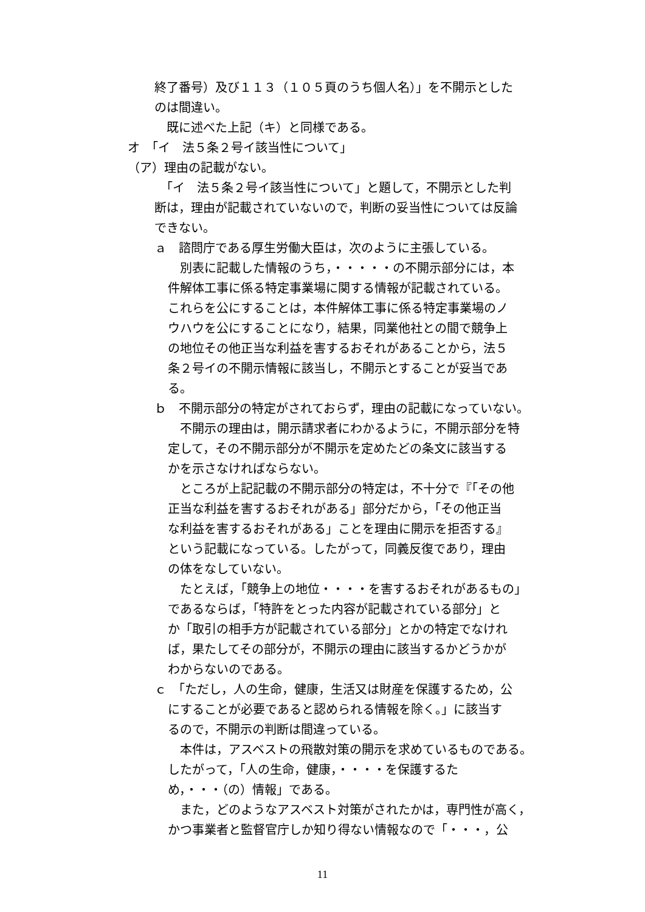終了番号）及び１１３（１０５頁のうち個人名）」を不開示とした
のは間違い。
　既に述べた上記（キ）と同様である。
オ　「イ　法５条２号イ該当性について」
（ア）理由の記載がない。
　「イ　法５条２号イ該当性について」と題して，不開示とした判
断は，理由が記載されていないので，判断の妥当性については反論
できない。
ａ　諮問庁である厚生労働大臣は，次のように主張している。
　別表に記載した情報のうち，・・・・・の不開示部分には，本
件解体工事に係る特定事業場に関する情報が記載されている。
これらを公にすることは，本件解体工事に係る特定事業場のノ
ウハウを公にすることになり，結果，同業他社との間で競争上
の地位その他正当な利益を害するおそれがあることから，法５
条２号イの不開示情報に該当し，不開示とすることが妥当であ
る。
ｂ　不開示部分の特定がされておらず，理由の記載になっていない。
　不開示の理由は，開示請求者にわかるように，不開示部分を特
定して，その不開示部分が不開示を定めたどの条文に該当する
かを示さなければならない。
　ところが上記記載の不開示部分の特定は，不十分で『「その他
正当な利益を害するおそれがある」部分だから，「その他正当
な利益を害するおそれがある」ことを理由に開示を拒否する』
という記載になっている。したがって，同義反復であり，理由
の体をなしていない。
　たとえば，「競争上の地位・・・・を害するおそれがあるもの」
であるならば，「特許をとった内容が記載されている部分」と
か「取引の相手方が記載されている部分」とかの特定でなけれ
ば，果たしてその部分が，不開示の理由に該当するかどうかが
わからないのである。
ｃ　「ただし，人の生命，健康，生活又は財産を保護するため，公
にすることが必要であると認められる情報を除く。」に該当す
るので，不開示の判断は間違っている。
　本件は，アスベストの飛散対策の開示を求めているものである。
したがって，「人の生命，健康，・・・・を保護するた
め，・・・（の）情報」である。
　また，どのようなアスベスト対策がされたかは，専門性が高く，
かつ事業者と監督官庁しか知り得ない情報なので「・・・，公
11